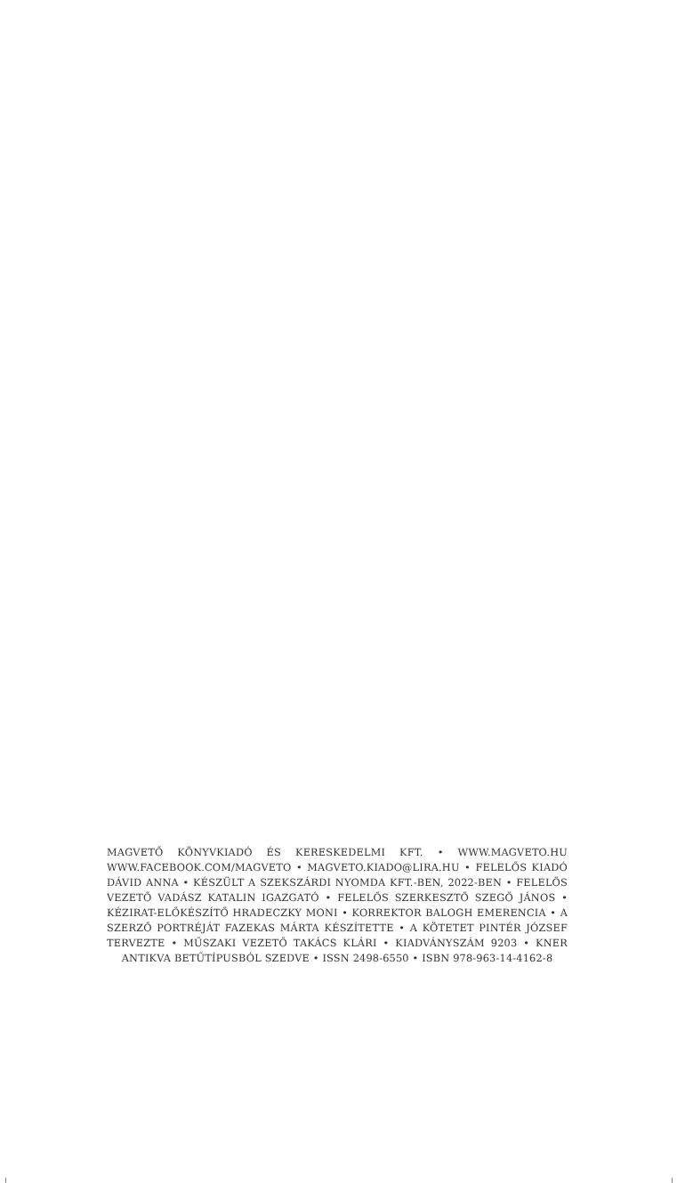MAGVETŐ KÖNYVKIADÓ ÉS KERESKEDELMI KFT. • WWW.MAGVETO.HU WWW.FACEBOOK.COM/MAGVETO • MAGVETO.KIADO@LIRA.HU • FELELŐS KIADÓ DÁVID ANNA • KÉSZÜLT A SZEKSZÁRDI NYOMDA KFT.-BEN, 2022-BEN • FELELŐS VEZETŐ VADÁSZ KATALIN IGAZGATÓ • FELELŐS SZERKESZTŐ SZEGŐ JÁNOS • KÉZIRAT-ELŐKÉSZÍTŐ HRADECZKY MONI • KORREKTOR BALOGH EMERENCIA • A SZERZŐ PORTRÉJÁT FAZEKAS MÁRTA KÉSZÍTETTE • A KÖTETET PINTÉR JÓZSEF TERVEZTE • MŰSZAKI VEZETŐ TAKÁCS KLÁRI • KIADVÁNYSZÁM 9203 • KNER ANTIKVA BETŰTÍPUSBÓL SZEDVE • ISSN 2498-6550 • ISBN 978-963-14-4162-8